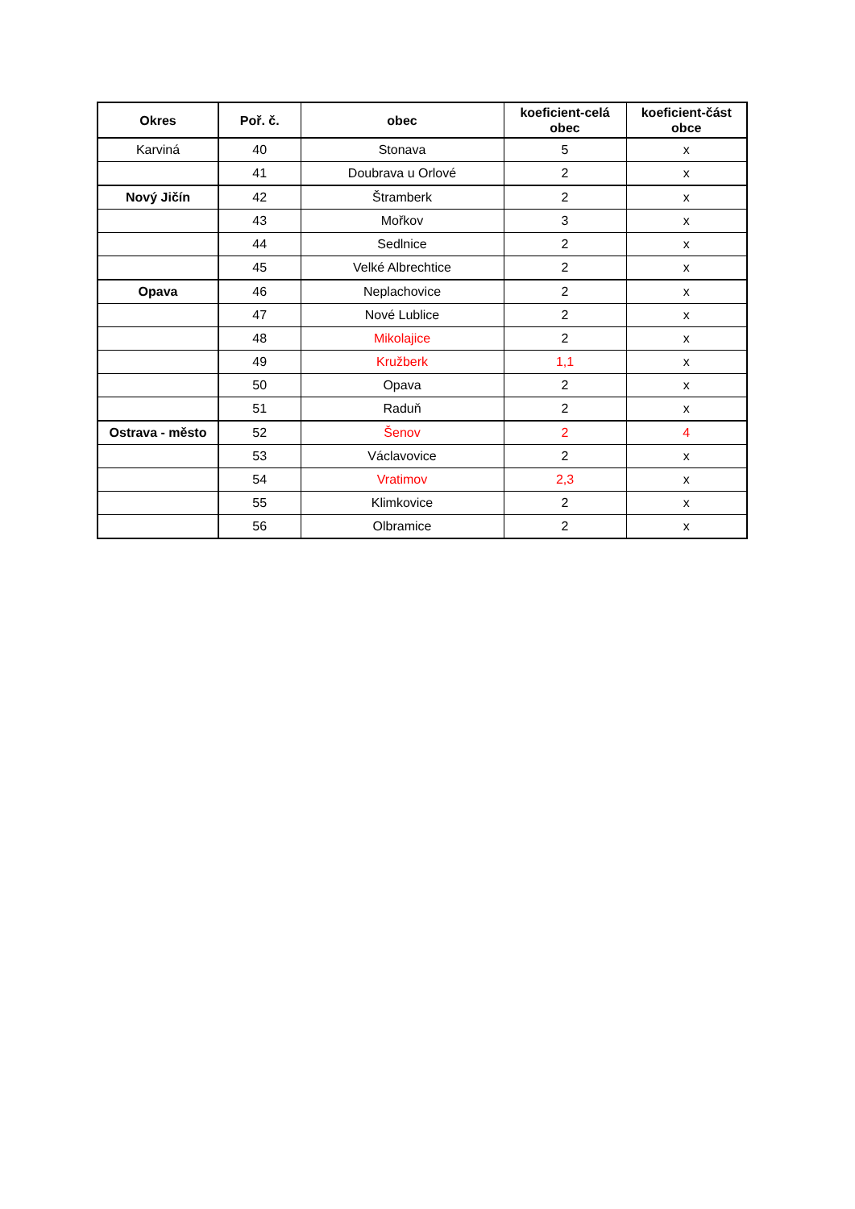| Okres | Poř. č. | obec | koeficient-celá obec | koeficient-část obce |
| --- | --- | --- | --- | --- |
| Karviná | 40 | Stonava | 5 | x |
| | 41 | Doubrava u Orlové | 2 | x |
| Nový Jičín | 42 | Štramberk | 2 | x |
| | 43 | Mořkov | 3 | x |
| | 44 | Sedlnice | 2 | x |
| | 45 | Velké Albrechtice | 2 | x |
| Opava | 46 | Neplachovice | 2 | x |
| | 47 | Nové Lublice | 2 | x |
| | 48 | Mikolajice | 2 | x |
| | 49 | Kružberk | 1,1 | x |
| | 50 | Opava | 2 | x |
| | 51 | Raduň | 2 | x |
| Ostrava - město | 52 | Šenov | 2 | 4 |
| | 53 | Václavovice | 2 | x |
| | 54 | Vratimov | 2,3 | x |
| | 55 | Klimkovice | 2 | x |
| | 56 | Olbramice | 2 | x |